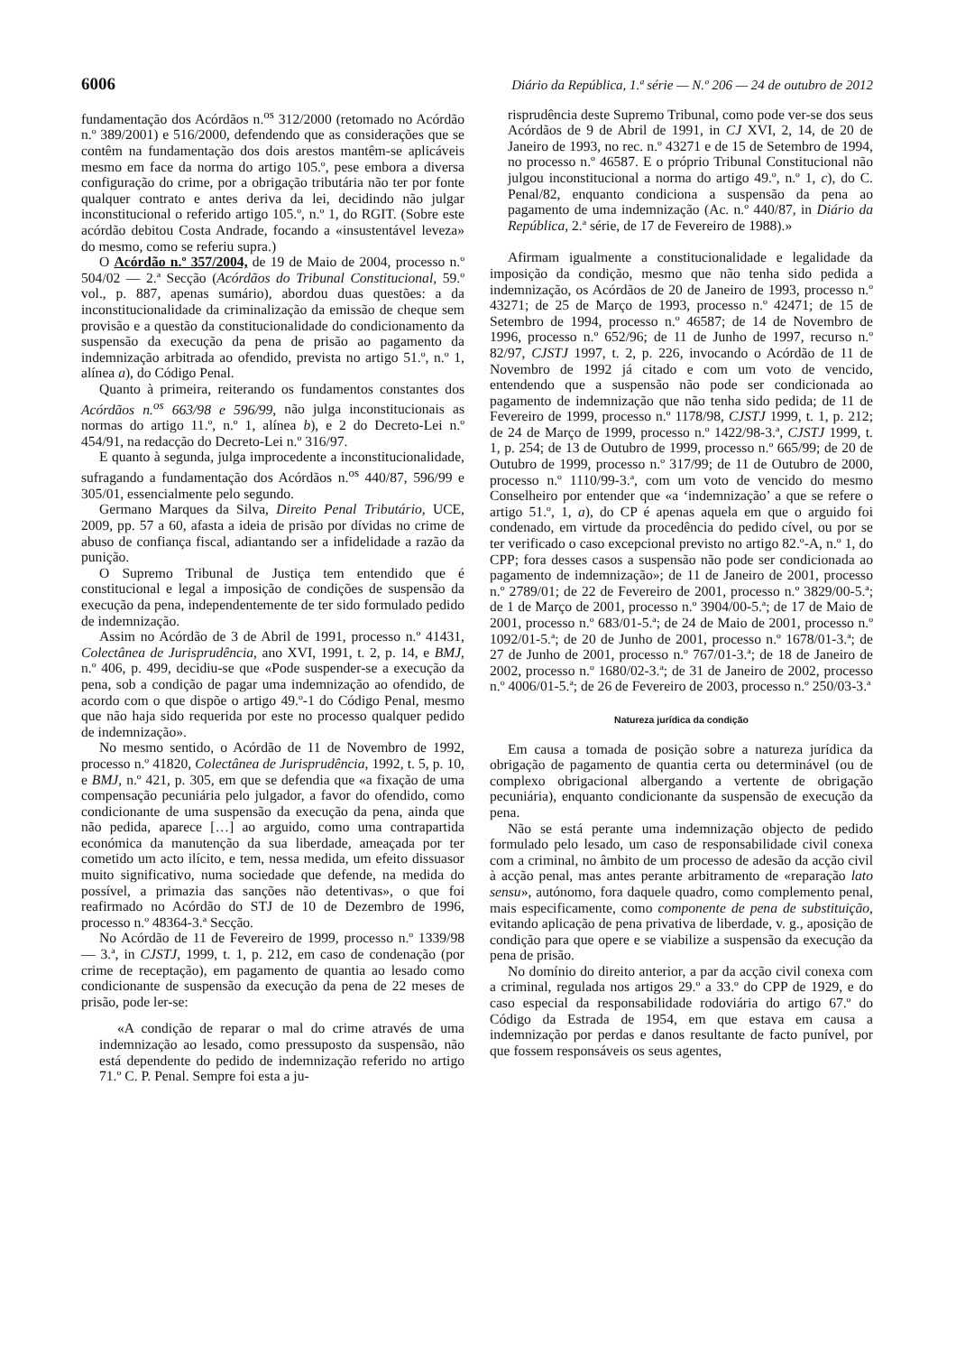6006 Diário da República, 1.ª série — N.º 206 — 24 de outubro de 2012
fundamentação dos Acórdãos n.<sup>os</sup> 312/2000 (retomado no Acórdão n.º 389/2001) e 516/2000, defendendo que as considerações que se contêm na fundamentação dos dois arestos mantêm-se aplicáveis mesmo em face da norma do artigo 105.º, pese embora a diversa configuração do crime, por a obrigação tributária não ter por fonte qualquer contrato e antes deriva da lei, decidindo não julgar inconstitucional o referido artigo 105.º, n.º 1, do RGIT. (Sobre este acórdão debitou Costa Andrade, focando a «insustentável leveza» do mesmo, como se referiu supra.)
O Acórdão n.º 357/2004, de 19 de Maio de 2004, processo n.º 504/02 — 2.ª Secção (Acórdãos do Tribunal Constitucional, 59.º vol., p. 887, apenas sumário), abordou duas questões: a da inconstitucionalidade da criminalização da emissão de cheque sem provisão e a questão da constitucionalidade do condicionamento da suspensão da execução da pena de prisão ao pagamento da indemnização arbitrada ao ofendido, prevista no artigo 51.º, n.º 1, alínea a), do Código Penal.
Quanto à primeira, reiterando os fundamentos constantes dos Acórdãos n.<sup>os</sup> 663/98 e 596/99, não julga inconstitucionais as normas do artigo 11.º, n.º 1, alínea b), e 2 do Decreto-Lei n.º 454/91, na redacção do Decreto-Lei n.º 316/97.
E quanto à segunda, julga improcedente a inconstitucionalidade, sufragando a fundamentação dos Acórdãos n.<sup>os</sup> 440/87, 596/99 e 305/01, essencialmente pelo segundo.
Germano Marques da Silva, Direito Penal Tributário, UCE, 2009, pp. 57 a 60, afasta a ideia de prisão por dívidas no crime de abuso de confiança fiscal, adiantando ser a infidelidade a razão da punição.
O Supremo Tribunal de Justiça tem entendido que é constitucional e legal a imposição de condições de suspensão da execução da pena, independentemente de ter sido formulado pedido de indemnização.
Assim no Acórdão de 3 de Abril de 1991, processo n.º 41431, Colectânea de Jurisprudência, ano XVI, 1991, t. 2, p. 14, e BMJ, n.º 406, p. 499, decidiu-se que «Pode suspender-se a execução da pena, sob a condição de pagar uma indemnização ao ofendido, de acordo com o que dispõe o artigo 49.º-1 do Código Penal, mesmo que não haja sido requerida por este no processo qualquer pedido de indemnização».
No mesmo sentido, o Acórdão de 11 de Novembro de 1992, processo n.º 41820, Colectânea de Jurisprudência, 1992, t. 5, p. 10, e BMJ, n.º 421, p. 305, em que se defendia que «a fixação de uma compensação pecuniária pelo julgador, a favor do ofendido, como condicionante de uma suspensão da execução da pena, ainda que não pedida, aparece […] ao arguido, como uma contrapartida económica da manutenção da sua liberdade, ameaçada por ter cometido um acto ilícito, e tem, nessa medida, um efeito dissuasor muito significativo, numa sociedade que defende, na medida do possível, a primazia das sanções não detentivas», o que foi reafirmado no Acórdão do STJ de 10 de Dezembro de 1996, processo n.º 48364-3.ª Secção.
No Acórdão de 11 de Fevereiro de 1999, processo n.º 1339/98 — 3.ª, in CJSTJ, 1999, t. 1, p. 212, em caso de condenação (por crime de receptação), em pagamento de quantia ao lesado como condicionante de suspensão da execução da pena de 22 meses de prisão, pode ler-se:
«A condição de reparar o mal do crime através de uma indemnização ao lesado, como pressuposto da suspensão, não está dependente do pedido de indemnização referido no artigo 71.º C. P. Penal. Sempre foi esta a ju-
risprudência deste Supremo Tribunal, como pode ver-se dos seus Acórdãos de 9 de Abril de 1991, in CJ XVI, 2, 14, de 20 de Janeiro de 1993, no rec. n.º 43271 e de 15 de Setembro de 1994, no processo n.º 46587. E o próprio Tribunal Constitucional não julgou inconstitucional a norma do artigo 49.º, n.º 1, c), do C. Penal/82, enquanto condiciona a suspensão da pena ao pagamento de uma indemnização (Ac. n.º 440/87, in Diário da República, 2.ª série, de 17 de Fevereiro de 1988).»
Afirmam igualmente a constitucionalidade e legalidade da imposição da condição, mesmo que não tenha sido pedida a indemnização, os Acórdãos de 20 de Janeiro de 1993, processo n.º 43271; de 25 de Março de 1993, processo n.º 42471; de 15 de Setembro de 1994, processo n.º 46587; de 14 de Novembro de 1996, processo n.º 652/96; de 11 de Junho de 1997, recurso n.º 82/97, CJSTJ 1997, t. 2, p. 226, invocando o Acórdão de 11 de Novembro de 1992 já citado e com um voto de vencido, entendendo que a suspensão não pode ser condicionada ao pagamento de indemnização que não tenha sido pedida; de 11 de Fevereiro de 1999, processo n.º 1178/98, CJSTJ 1999, t. 1, p. 212; de 24 de Março de 1999, processo n.º 1422/98-3.ª, CJSTJ 1999, t. 1, p. 254; de 13 de Outubro de 1999, processo n.º 665/99; de 20 de Outubro de 1999, processo n.º 317/99; de 11 de Outubro de 2000, processo n.º 1110/99-3.ª, com um voto de vencido do mesmo Conselheiro por entender que «a ‘indemnização’ a que se refere o artigo 51.º, 1, a), do CP é apenas aquela em que o arguido foi condenado, em virtude da procedência do pedido cível, ou por se ter verificado o caso excepcional previsto no artigo 82.º-A, n.º 1, do CPP; fora desses casos a suspensão não pode ser condicionada ao pagamento de indemnização»; de 11 de Janeiro de 2001, processo n.º 2789/01; de 22 de Fevereiro de 2001, processo n.º 3829/00-5.ª; de 1 de Março de 2001, processo n.º 3904/00-5.ª; de 17 de Maio de 2001, processo n.º 683/01-5.ª; de 24 de Maio de 2001, processo n.º 1092/01-5.ª; de 20 de Junho de 2001, processo n.º 1678/01-3.ª; de 27 de Junho de 2001, processo n.º 767/01-3.ª; de 18 de Janeiro de 2002, processo n.º 1680/02-3.ª; de 31 de Janeiro de 2002, processo n.º 4006/01-5.ª; de 26 de Fevereiro de 2003, processo n.º 250/03-3.ª
Natureza jurídica da condição
Em causa a tomada de posição sobre a natureza jurídica da obrigação de pagamento de quantia certa ou determinável (ou de complexo obrigacional albergando a vertente de obrigação pecuniária), enquanto condicionante da suspensão de execução da pena.
Não se está perante uma indemnização objecto de pedido formulado pelo lesado, um caso de responsabilidade civil conexa com a criminal, no âmbito de um processo de adesão da acção civil à acção penal, mas antes perante arbitramento de «reparação lato sensu», autónomo, fora daquele quadro, como complemento penal, mais especificamente, como componente de pena de substituição, evitando aplicação de pena privativa de liberdade, v. g., aposição de condição para que opere e se viabilize a suspensão da execução da pena de prisão.
No domínio do direito anterior, a par da acção civil conexa com a criminal, regulada nos artigos 29.º a 33.º do CPP de 1929, e do caso especial da responsabilidade rodoviária do artigo 67.º do Código da Estrada de 1954, em que estava em causa a indemnização por perdas e danos resultante de facto punível, por que fossem responsáveis os seus agentes,